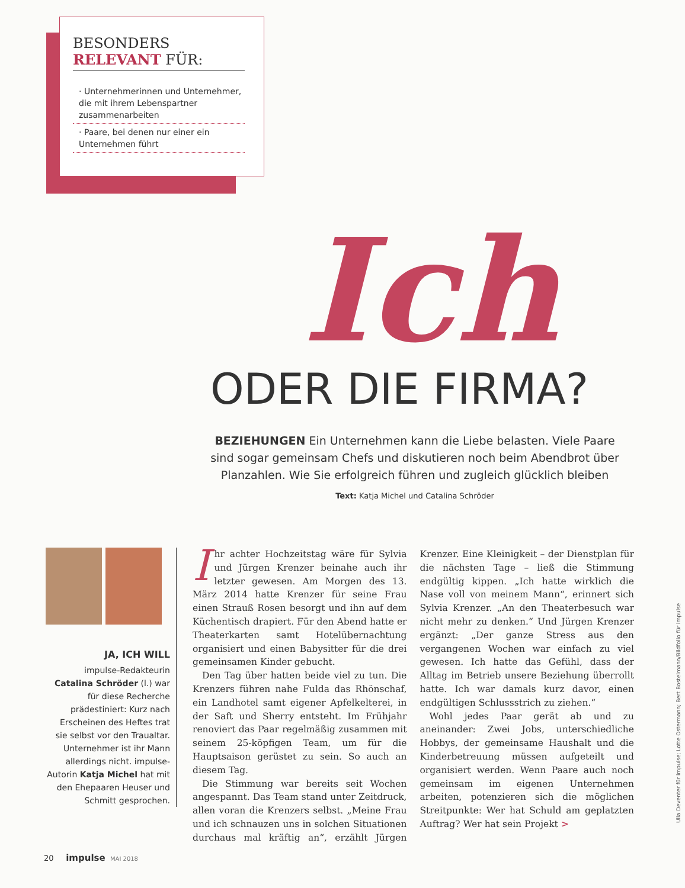BESONDERS
RELEVANT FÜR:
· Unternehmerinnen und Unternehmer, die mit ihrem Lebenspartner zusammenarbeiten
· Paare, bei denen nur einer ein Unternehmen führt
Ich
ODER DIE FIRMA?
BEZIEHUNGEN Ein Unternehmen kann die Liebe belasten. Viele Paare sind sogar gemeinsam Chefs und diskutieren noch beim Abendbrot über Planzahlen. Wie Sie erfolgreich führen und zugleich glücklich bleiben
Text: Katja Michel und Catalina Schröder
JA, ICH WILL
impulse-Redakteurin Catalina Schröder (l.) war für diese Recherche prädestiniert: Kurz nach Erscheinen des Heftes trat sie selbst vor den Traualtar. Unternehmer ist ihr Mann allerdings nicht. impulse-Autorin Katja Michel hat mit den Ehepaaren Heuser und Schmitt gesprochen.
Ihr achter Hochzeitstag wäre für Sylvia und Jürgen Krenzer beinahe auch ihr letzter gewesen. Am Morgen des 13. März 2014 hatte Krenzer für seine Frau einen Strauß Rosen besorgt und ihn auf dem Küchentisch drapiert. Für den Abend hatte er Theaterkarten samt Hotelübernachtung organisiert und einen Babysitter für die drei gemeinsamen Kinder gebucht.
Den Tag über hatten beide viel zu tun. Die Krenzers führen nahe Fulda das Rhönschaf, ein Landhotel samt eigener Apfelkelterei, in der Saft und Sherry entsteht. Im Frühjahr renoviert das Paar regelmäßig zusammen mit seinem 25-köpfigen Team, um für die Hauptsaison gerüstet zu sein. So auch an diesem Tag.
Die Stimmung war bereits seit Wochen angespannt. Das Team stand unter Zeitdruck, allen voran die Krenzers selbst. „Meine Frau und ich schnauzen uns in solchen Situationen durchaus mal kräftig an“, erzählt Jürgen Krenzer. Eine Kleinigkeit – der Dienstplan für die nächsten Tage – ließ die Stimmung endgültig kippen. „Ich hatte wirklich die Nase voll von meinem Mann“, erinnert sich Sylvia Krenzer. „An den Theaterbesuch war nicht mehr zu denken.“ Und Jürgen Krenzer ergänzt: „Der ganze Stress aus den vergangenen Wochen war einfach zu viel gewesen. Ich hatte das Gefühl, dass der Alltag im Betrieb unsere Beziehung überrollt hatte. Ich war damals kurz davor, einen endgültigen Schlussstrich zu ziehen.“
Wohl jedes Paar gerät ab und zu aneinander: Zwei Jobs, unterschiedliche Hobbys, der gemeinsame Haushalt und die Kinderbetreuung müssen aufgeteilt und organisiert werden. Wenn Paare auch noch gemeinsam im eigenen Unternehmen arbeiten, potenzieren sich die möglichen Streitpunkte: Wer hat Schuld am geplatzten Auftrag? Wer hat sein Projekt >
20 impulse MAI 2018
Ulla Deventer für impulse; Lotte Ostermann; Bert Bostelmann/Bildfolio für impulse